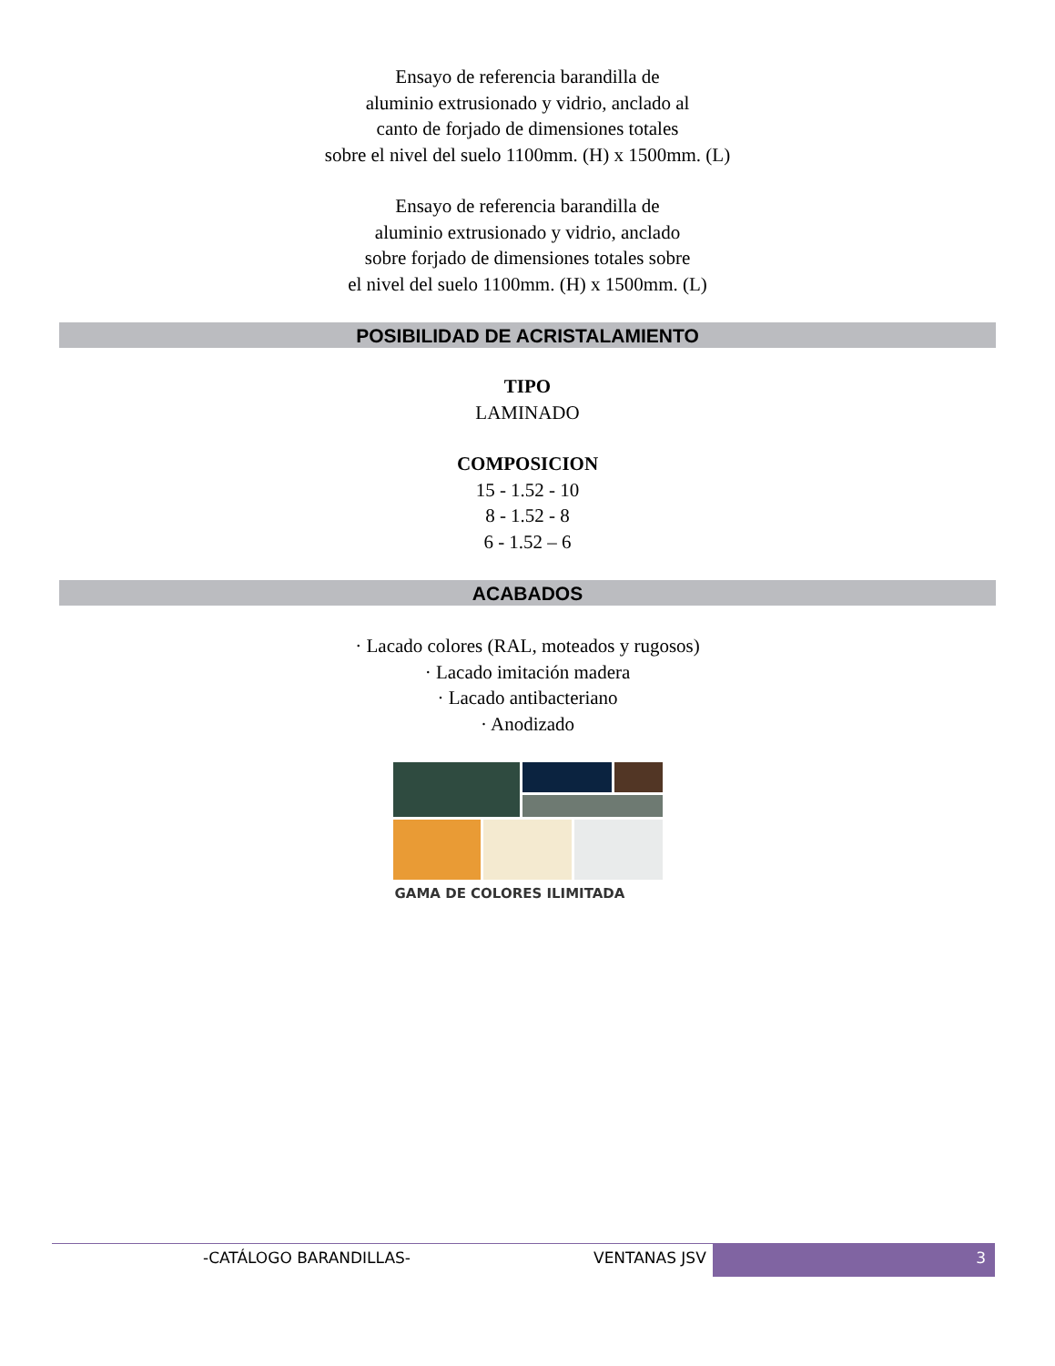Ensayo de referencia barandilla de
aluminio extrusionado y vidrio, anclado al
canto de forjado de dimensiones totales
sobre el nivel del suelo 1100mm. (H) x 1500mm. (L)
Ensayo de referencia barandilla de
aluminio extrusionado y vidrio, anclado
sobre forjado de dimensiones totales sobre
el nivel del suelo 1100mm. (H) x 1500mm. (L)
POSIBILIDAD DE ACRISTALAMIENTO
TIPO
LAMINADO
COMPOSICION
15 - 1.52 - 10
8 - 1.52 - 8
6 - 1.52 – 6
ACABADOS
· Lacado colores (RAL, moteados y rugosos)
· Lacado imitación madera
· Lacado antibacteriano
· Anodizado
GAMA DE COLORES ILIMITADA
-CATÁLOGO BARANDILLAS- VENTANAS JSV 3